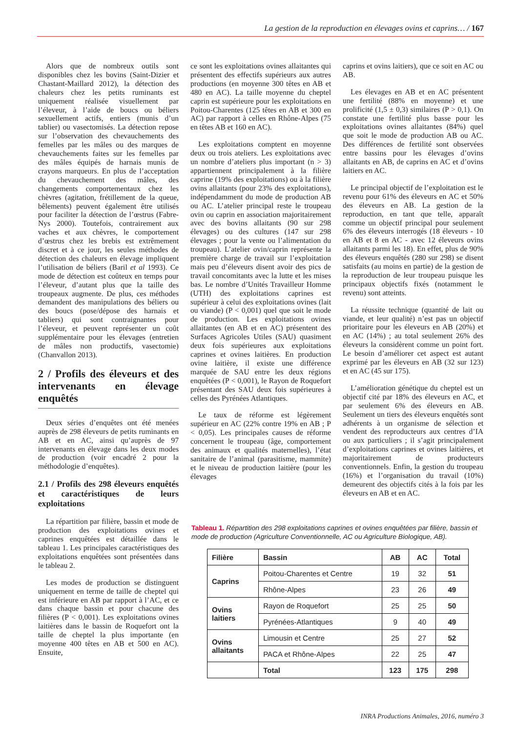La gestion de la reproduction en élevages ovins et caprins… / 167
Alors que de nombreux outils sont disponibles chez les bovins (Saint-Dizier et Chastant-Maillard 2012), la détection des chaleurs chez les petits ruminants est uniquement réalisée visuellement par l’éleveur, à l’aide de boucs ou béliers sexuellement actifs, entiers (munis d’un tablier) ou vasectomisés. La détection repose sur l’observation des chevauchements des femelles par les mâles ou des marques de chevauchements faites sur les femelles par des mâles équipés de harnais munis de crayons marqueurs. En plus de l’acceptation du chevauchement des mâles, des changements comportementaux chez les chèvres (agitation, frétillement de la queue, bêlements) peuvent également être utilisés pour faciliter la détection de l’œstrus (Fabre-Nys 2000). Toutefois, contrairement aux vaches et aux chèvres, le comportement d’œstrus chez les brebis est extrêmement discret et à ce jour, les seules méthodes de détection des chaleurs en élevage impliquent l’utilisation de béliers (Baril et al 1993). Ce mode de détection est coûteux en temps pour l’éleveur, d’autant plus que la taille des troupeaux augmente. De plus, ces méthodes demandent des manipulations des béliers ou des boucs (pose/dépose des harnais et tabliers) qui sont contraignantes pour l’éleveur, et peuvent représenter un coût supplémentaire pour les élevages (entretien de mâles non productifs, vasectomie) (Chanvallon 2013).
2 / Profils des éleveurs et des intervenants en élevage enquêtés
Deux séries d’enquêtes ont été menées auprès de 298 éleveurs de petits ruminants en AB et en AC, ainsi qu’auprès de 97 intervenants en élevage dans les deux modes de production (voir encadré 2 pour la méthodologie d’enquêtes).
2.1 / Profils des 298 éleveurs enquêtés et caractéristiques de leurs exploitations
La répartition par filière, bassin et mode de production des exploitations ovines et caprines enquêtées est détaillée dans le tableau 1. Les principales caractéristiques des exploitations enquêtées sont présentées dans le tableau 2.
Les modes de production se distinguent uniquement en terme de taille de cheptel qui est inférieure en AB par rapport à l’AC, et ce dans chaque bassin et pour chacune des filières (P < 0,001). Les exploitations ovines laitières dans le bassin de Roquefort ont la taille de cheptel la plus importante (en moyenne 400 têtes en AB et 500 en AC). Ensuite,
ce sont les exploitations ovines allaitantes qui présentent des effectifs supérieurs aux autres productions (en moyenne 300 têtes en AB et 480 en AC). La taille moyenne du cheptel caprin est supérieure pour les exploitations en Poitou-Charentes (125 têtes en AB et 300 en AC) par rapport à celles en Rhône-Alpes (75 en têtes AB et 160 en AC).
Les exploitations comptent en moyenne deux ou trois ateliers. Les exploitations avec un nombre d’ateliers plus important (n > 3) appartiennent principalement à la filière caprine (19% des exploitations) ou à la filière ovins allaitants (pour 23% des exploitations), indépendamment du mode de production AB ou AC. L’atelier principal reste le troupeau ovin ou caprin en association majoritairement avec des bovins allaitants (90 sur 298 élevages) ou des cultures (147 sur 298 élevages ; pour la vente ou l’alimentation du troupeau). L’atelier ovin/caprin représente la première charge de travail sur l’exploitation mais peu d’éleveurs disent avoir des pics de travail concomitants avec la lutte et les mises bas. Le nombre d’Unités Travailleur Homme (UTH) des exploitations caprines est supérieur à celui des exploitations ovines (lait ou viande) (P < 0,001) quel que soit le mode de production. Les exploitations ovines allaitantes (en AB et en AC) présentent des Surfaces Agricoles Utiles (SAU) quasiment deux fois supérieures aux exploitations caprines et ovines laitières. En production ovine laitière, il existe une différence marquée de SAU entre les deux régions enquêtées (P < 0,001), le Rayon de Roquefort présentant des SAU deux fois supérieures à celles des Pyrénées Atlantiques.
Le taux de réforme est légèrement supérieur en AC (22% contre 19% en AB ; P < 0,05). Les principales causes de réforme concernent le troupeau (âge, comportement des animaux et qualités maternelles), l’état sanitaire de l’animal (parasitisme, mammite) et le niveau de production laitière (pour les élevages
caprins et ovins laitiers), que ce soit en AC ou AB.
Les élevages en AB et en AC présentent une fertilité (88% en moyenne) et une prolificité (1,5 ± 0,3) similaires (P > 0,1). On constate une fertilité plus basse pour les exploitations ovines allaitantes (84%) quel que soit le mode de production AB ou AC. Des différences de fertilité sont observées entre bassins pour les élevages d’ovins allaitants en AB, de caprins en AC et d’ovins laitiers en AC.
Le principal objectif de l’exploitation est le revenu pour 61% des éleveurs en AC et 50% des éleveurs en AB. La gestion de la reproduction, en tant que telle, apparaît comme un objectif principal pour seulement 6% des éleveurs interrogés (18 éleveurs - 10 en AB et 8 en AC - avec 12 éleveurs ovins allaitants parmi les 18). En effet, plus de 90% des éleveurs enquêtés (280 sur 298) se disent satisfaits (au moins en partie) de la gestion de la reproduction de leur troupeau puisque les principaux objectifs fixés (notamment le revenu) sont atteints.
La réussite technique (quantité de lait ou viande, et leur qualité) n’est pas un objectif prioritaire pour les éleveurs en AB (20%) et en AC (14%) ; au total seulement 26% des éleveurs la considèrent comme un point fort. Le besoin d’améliorer cet aspect est autant exprimé par les éleveurs en AB (32 sur 123) et en AC (45 sur 175).
L’amélioration génétique du cheptel est un objectif cité par 18% des éleveurs en AC, et par seulement 6% des éleveurs en AB. Seulement un tiers des éleveurs enquêtés sont adhérents à un organisme de sélection et vendent des reproducteurs aux centres d’IA ou aux particuliers ; il s’agit principalement d’exploitations caprines et ovines laitières, et majoritairement de producteurs conventionnels. Enfin, la gestion du troupeau (16%) et l’organisation du travail (10%) demeurent des objectifs cités à la fois par les éleveurs en AB et en AC.
Tableau 1. Répartition des 298 exploitations caprines et ovines enquêtées par filière, bassin et mode de production (Agriculture Conventionnelle, AC ou Agriculture Biologique, AB).
| Filière | Bassin | AB | AC | Total |
| --- | --- | --- | --- | --- |
| Caprins | Poitou-Charentes et Centre | 19 | 32 | 51 |
| | Rhône-Alpes | 23 | 26 | 49 |
| Ovins laitiers | Rayon de Roquefort | 25 | 25 | 50 |
| | Pyrénées-Atlantiques | 9 | 40 | 49 |
| Ovins allaitants | Limousin et Centre | 25 | 27 | 52 |
| | PACA et Rhône-Alpes | 22 | 25 | 47 |
| | Total | 123 | 175 | 298 |
INRA Productions Animales, 2016, numéro 3